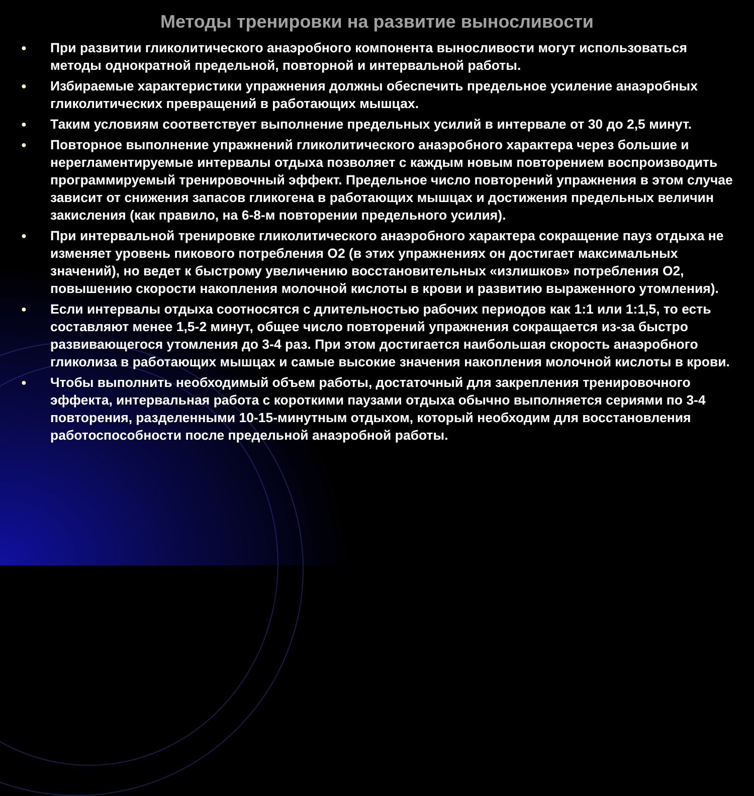Методы тренировки на развитие выносливости
● При развитии гликолитического анаэробного компонента выносливости могут использоваться методы однократной предельной, повторной и интервальной работы.
● Избираемые характеристики упражнения должны обеспечить предельное усиление анаэробных гликолитических превращений в работающих мышцах.
● Таким условиям соответствует выполнение предельных усилий в интервале от 30 до 2,5 минут.
● Повторное выполнение упражнений гликолитического анаэробного характера через большие и нерегламентируемые интервалы отдыха позволяет с каждым новым повторением воспроизводить программируемый тренировочный эффект. Предельное число повторений упражнения в этом случае зависит от снижения запасов гликогена в работающих мышцах и достижения предельных величин закисления (как правило, на 6-8-м повторении предельного усилия).
● При интервальной тренировке гликолитического анаэробного характера сокращение пауз отдыха не изменяет уровень пикового потребления О2 (в этих упражнениях он достигает максимальных значений), но ведет к быстрому увеличению восстановительных «излишков» потребления О2, повышению скорости накопления молочной кислоты в крови и развитию выраженного утомления).
● Если интервалы отдыха соотносятся с длительностью рабочих периодов как 1:1 или 1:1,5, то есть составляют менее 1,5-2 минут, общее число повторений упражнения сокращается из-за быстро развивающегося утомления до 3-4 раз. При этом достигается наибольшая скорость анаэробного гликолиза в работающих мышцах и самые высокие значения накопления молочной кислоты в крови.
● Чтобы выполнить необходимый объем работы, достаточный для закрепления тренировочного эффекта, интервальная работа с короткими паузами отдыха обычно выполняется сериями по 3-4 повторения, разделенными 10-15-минутным отдыхом, который необходим для восстановления работоспособности после предельной анаэробной работы.